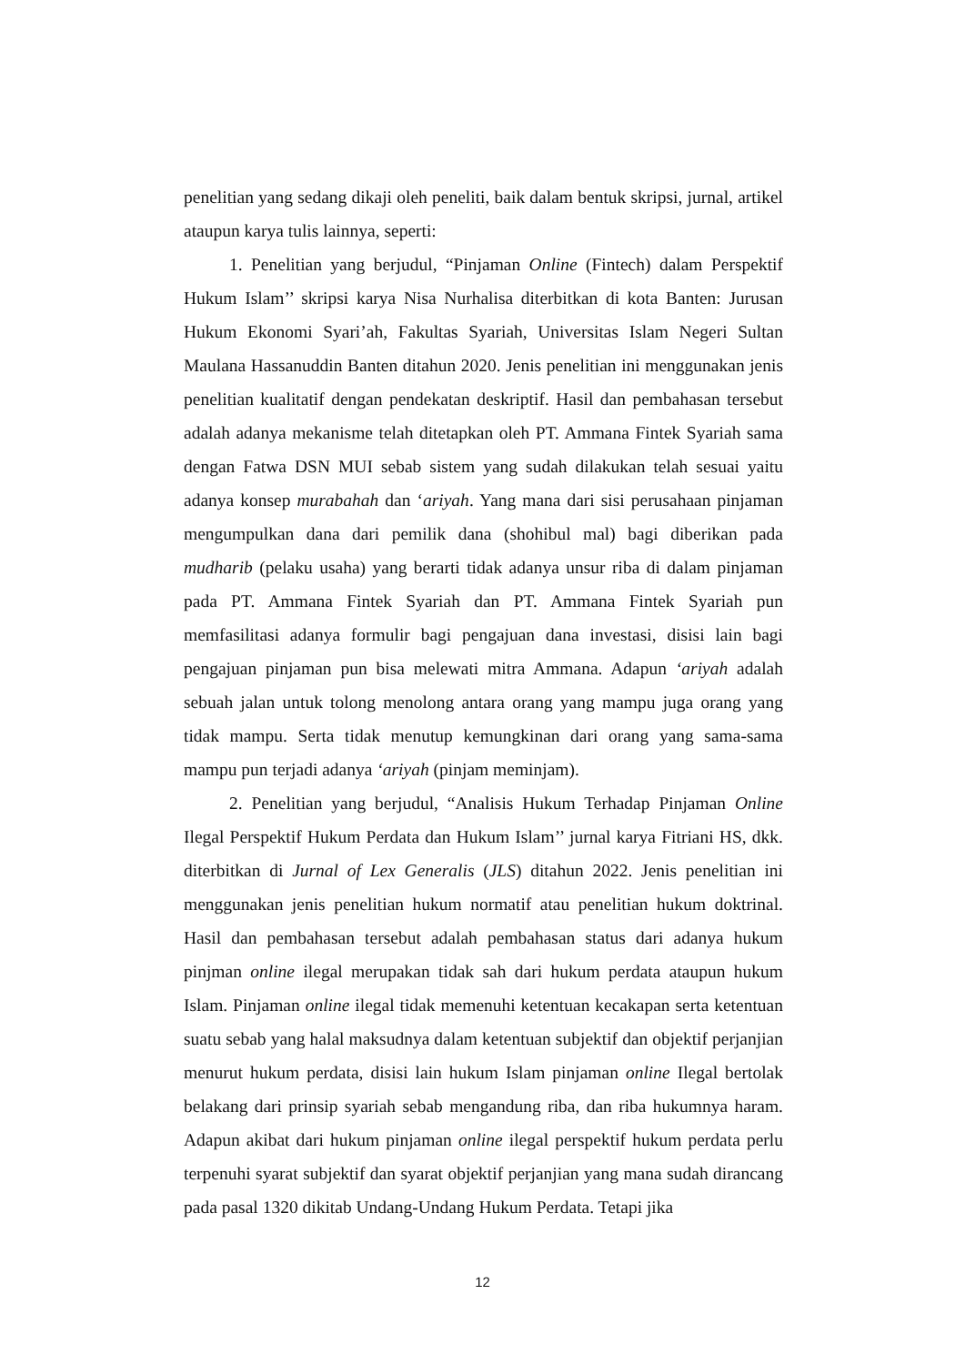penelitian yang sedang dikaji oleh peneliti, baik dalam bentuk skripsi, jurnal, artikel ataupun karya tulis lainnya, seperti:
1. Penelitian yang berjudul, “Pinjaman Online (Fintech) dalam Perspektif Hukum Islam’’ skripsi karya Nisa Nurhalisa diterbitkan di kota Banten: Jurusan Hukum Ekonomi Syari’ah, Fakultas Syariah, Universitas Islam Negeri Sultan Maulana Hassanuddin Banten ditahun 2020. Jenis penelitian ini menggunakan jenis penelitian kualitatif dengan pendekatan deskriptif. Hasil dan pembahasan tersebut adalah adanya mekanisme telah ditetapkan oleh PT. Ammana Fintek Syariah sama dengan Fatwa DSN MUI sebab sistem yang sudah dilakukan telah sesuai yaitu adanya konsep murabahah dan ‘ariyah. Yang mana dari sisi perusahaan pinjaman mengumpulkan dana dari pemilik dana (shohibul mal) bagi diberikan pada mudharib (pelaku usaha) yang berarti tidak adanya unsur riba di dalam pinjaman pada PT. Ammana Fintek Syariah dan PT. Ammana Fintek Syariah pun memfasilitasi adanya formulir bagi pengajuan dana investasi, disisi lain bagi pengajuan pinjaman pun bisa melewati mitra Ammana. Adapun ‘ariyah adalah sebuah jalan untuk tolong menolong antara orang yang mampu juga orang yang tidak mampu. Serta tidak menutup kemungkinan dari orang yang sama-sama mampu pun terjadi adanya ‘ariyah (pinjam meminjam).
2. Penelitian yang berjudul, “Analisis Hukum Terhadap Pinjaman Online Ilegal Perspektif Hukum Perdata dan Hukum Islam’’ jurnal karya Fitriani HS, dkk. diterbitkan di Jurnal of Lex Generalis (JLS) ditahun 2022. Jenis penelitian ini menggunakan jenis penelitian hukum normatif atau penelitian hukum doktrinal. Hasil dan pembahasan tersebut adalah pembahasan status dari adanya hukum pinjman online ilegal merupakan tidak sah dari hukum perdata ataupun hukum Islam. Pinjaman online ilegal tidak memenuhi ketentuan kecakapan serta ketentuan suatu sebab yang halal maksudnya dalam ketentuan subjektif dan objektif perjanjian menurut hukum perdata, disisi lain hukum Islam pinjaman online Ilegal bertolak belakang dari prinsip syariah sebab mengandung riba, dan riba hukumnya haram. Adapun akibat dari hukum pinjaman online ilegal perspektif hukum perdata perlu terpenuhi syarat subjektif dan syarat objektif perjanjian yang mana sudah dirancang pada pasal 1320 dikitab Undang-Undang Hukum Perdata. Tetapi jika
12